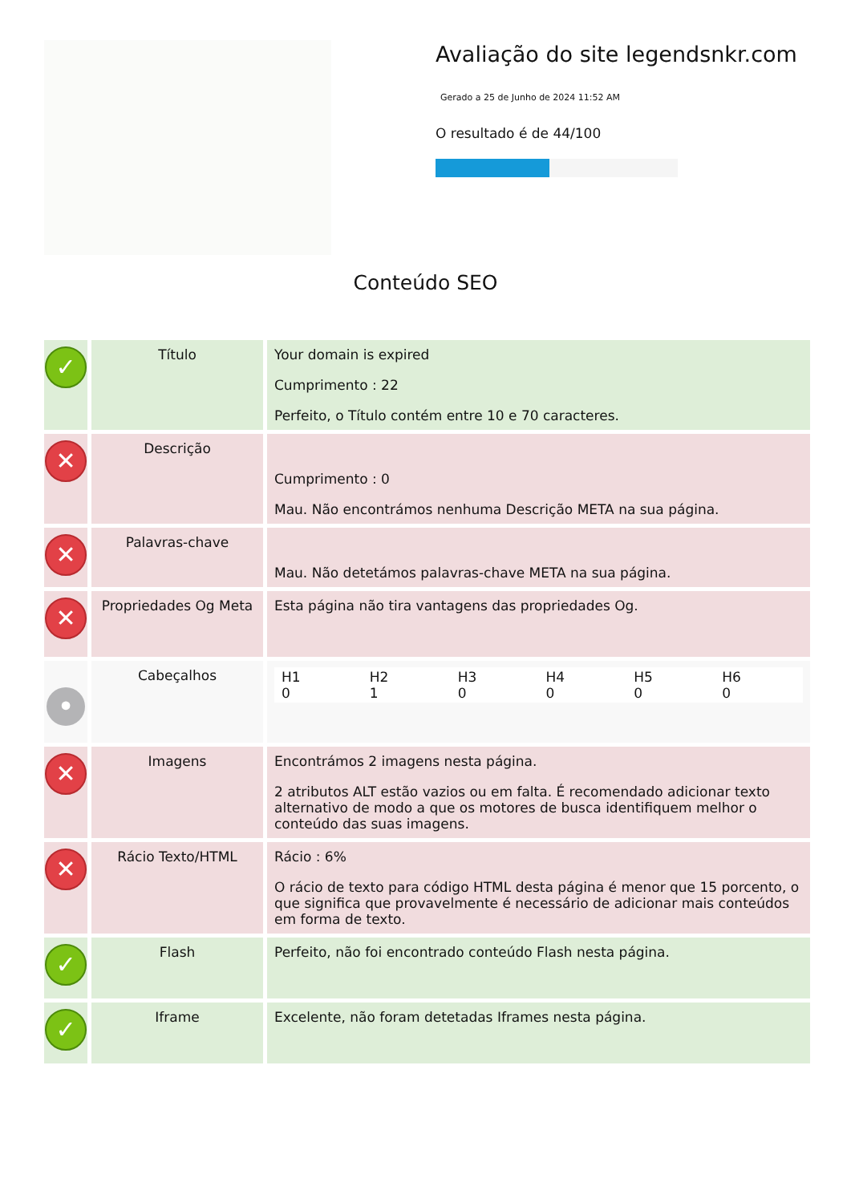Avaliação do site legendsnkr.com
Gerado a 25 de Junho de 2024 11:52 AM
O resultado é de 44/100
Conteúdo SEO
| ✓ | Título | Your domain is expired Cumprimento : 22 Perfeito, o Título contém entre 10 e 70 caracteres. |
| ✕ | Descrição | Cumprimento : 0 Mau. Não encontrámos nenhuma Descrição META na sua página. |
| ✕ | Palavras-chave | Mau. Não detetámos palavras-chave META na sua página. |
| ✕ | Propriedades Og Meta | Esta página não tira vantagens das propriedades Og. |
| • | Cabeçalhos | / H1 0 / H2 1 / H3 0 / H4 0 / H5 0 / H6 0 / |
| ✕ | Imagens | Encontrámos 2 imagens nesta página. 2 atributos ALT estão vazios ou em falta. É recomendado adicionar texto alternativo de modo a que os motores de busca identifiquem melhor o conteúdo das suas imagens. |
| ✕ | Rácio Texto/HTML | Rácio : 6% O rácio de texto para código HTML desta página é menor que 15 porcento, o que significa que provavelmente é necessário de adicionar mais conteúdos em forma de texto. |
| ✓ | Flash | Perfeito, não foi encontrado conteúdo Flash nesta página. |
| ✓ | Iframe | Excelente, não foram detetadas Iframes nesta página. |